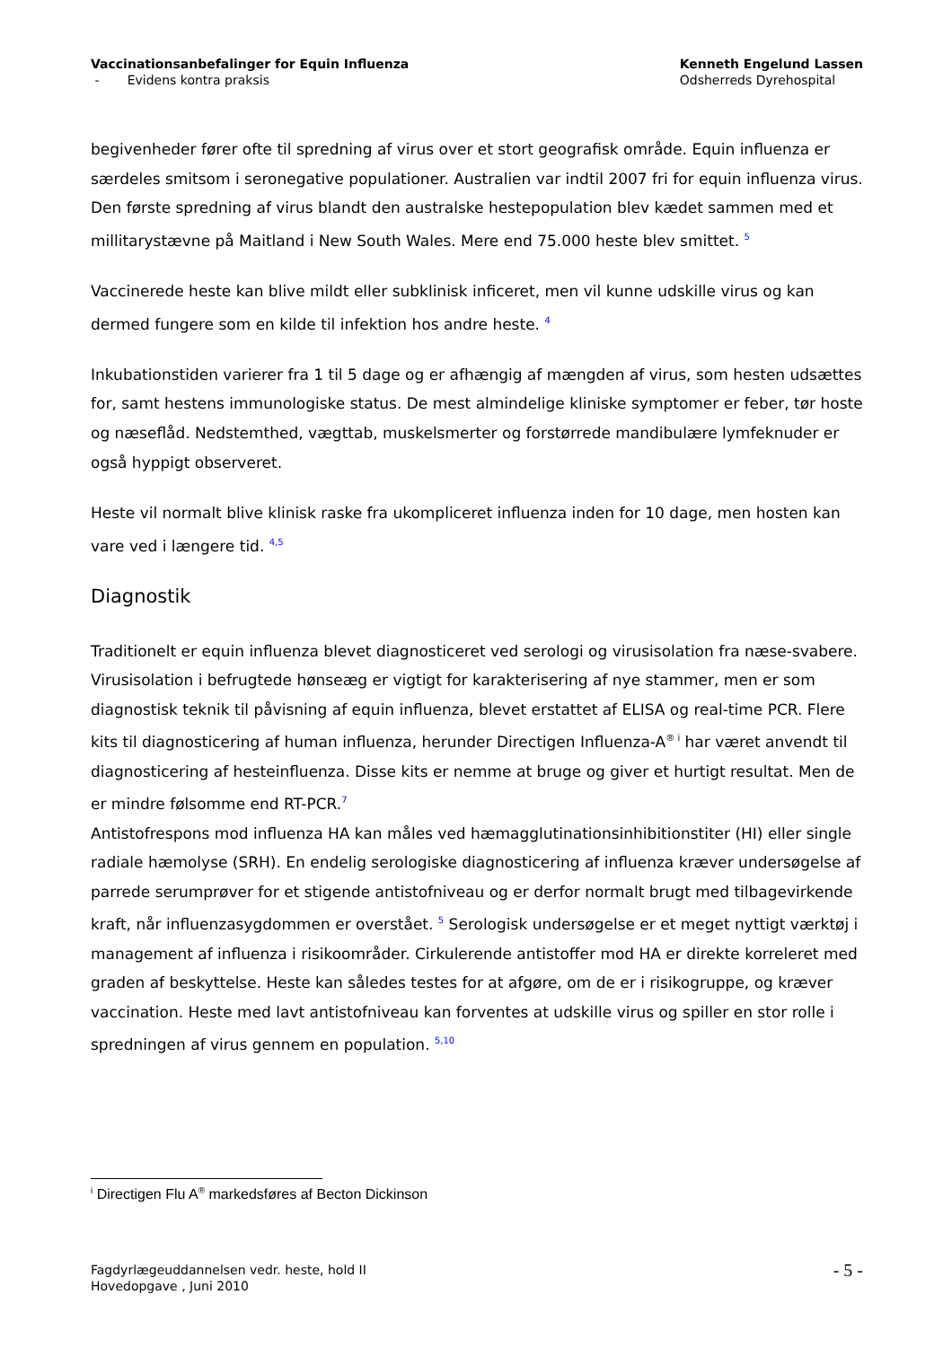Vaccinationsanbefalinger for Equin Influenza
- Evidens kontra praksis
Kenneth Engelund Lassen
Odsherreds Dyrehospital
begivenheder fører ofte til spredning af virus over et stort geografisk område. Equin influenza er særdeles smitsom i seronegative populationer. Australien var indtil 2007 fri for equin influenza virus. Den første spredning af virus blandt den australske hestepopulation blev kædet sammen med et millitarystævne på Maitland i New South Wales. Mere end 75.000 heste blev smittet. <sup>5</sup>
Vaccinerede heste kan blive mildt eller subklinisk inficeret, men vil kunne udskille virus og kan dermed fungere som en kilde til infektion hos andre heste. <sup>4</sup>
Inkubationstiden varierer fra 1 til 5 dage og er afhængig af mængden af virus, som hesten udsættes for, samt hestens immunologiske status. De mest almindelige kliniske symptomer er feber, tør hoste og næseflåd. Nedstemthed, vægttab, muskelsmerter og forstørrede mandibulære lymfeknuder er også hyppigt observeret.
Heste vil normalt blive klinisk raske fra ukompliceret influenza inden for 10 dage, men hosten kan vare ved i længere tid. <sup>4,5</sup>
Diagnostik
Traditionelt er equin influenza blevet diagnosticeret ved serologi og virusisolation fra næse-svabere. Virusisolation i befrugtede hønseæg er vigtigt for karakterisering af nye stammer, men er som diagnostisk teknik til påvisning af equin influenza, blevet erstattet af ELISA og real-time PCR. Flere kits til diagnosticering af human influenza, herunder Directigen Influenza-A<sup>® i</sup> har været anvendt til diagnosticering af hesteinfluenza. Disse kits er nemme at bruge og giver et hurtigt resultat. Men de er mindre følsomme end RT-PCR.<sup>7</sup>
Antistofrespons mod influenza HA kan måles ved hæmagglutinationsinhibitionstiter (HI) eller single radiale hæmolyse (SRH). En endelig serologiske diagnosticering af influenza kræver undersøgelse af parrede serumprøver for et stigende antistofniveau og er derfor normalt brugt med tilbagevirkende kraft, når influenzasygdommen er overstået. <sup>5</sup> Serologisk undersøgelse er et meget nyttigt værktøj i management af influenza i risikoområder. Cirkulerende antistoffer mod HA er direkte korreleret med graden af beskyttelse. Heste kan således testes for at afgøre, om de er i risikogruppe, og kræver vaccination. Heste med lavt antistofniveau kan forventes at udskille virus og spiller en stor rolle i spredningen af virus gennem en population. <sup>5,10</sup>
<sup>i</sup> Directigen Flu A<sup>®</sup> markedsføres af Becton Dickinson
Fagdyrlægeuddannelsen vedr. heste, hold II
Hovedopgave , Juni 2010
- 5 -